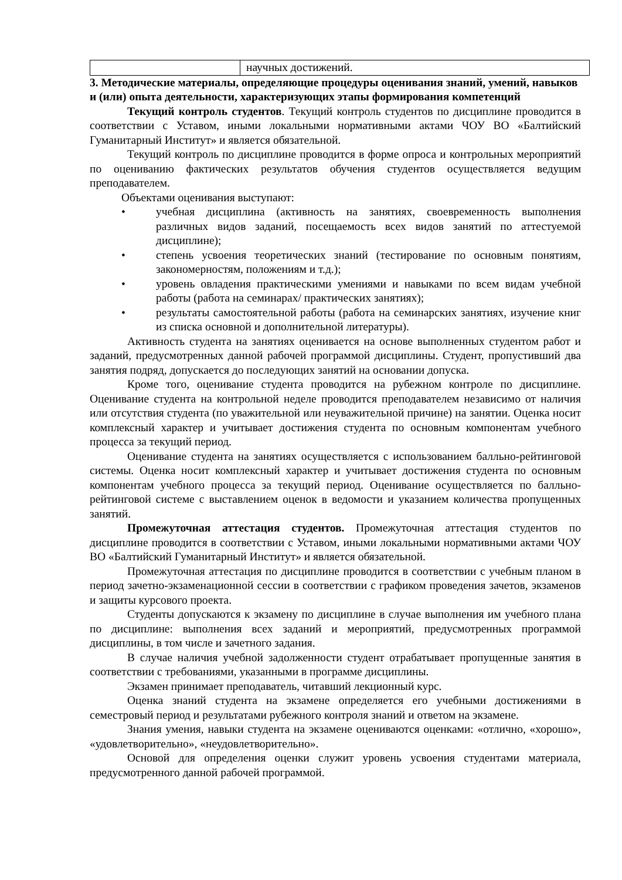| | научных достижений. |
3. Методические материалы, определяющие процедуры оценивания знаний, умений, навыков и (или) опыта деятельности, характеризующих этапы формирования компетенций
Текущий контроль студентов. Текущий контроль студентов по дисциплине проводится в соответствии с Уставом, иными локальными нормативными актами ЧОУ ВО «Балтийский Гуманитарный Институт» и является обязательной.
Текущий контроль по дисциплине проводится в форме опроса и контрольных мероприятий по оцениванию фактических результатов обучения студентов осуществляется ведущим преподавателем.
Объектами оценивания выступают:
• учебная дисциплина (активность на занятиях, своевременность выполнения различных видов заданий, посещаемость всех видов занятий по аттестуемой дисциплине);
• степень усвоения теоретических знаний (тестирование по основным понятиям, закономерностям, положениям и т.д.);
• уровень овладения практическими умениями и навыками по всем видам учебной работы (работа на семинарах/ практических занятиях);
• результаты самостоятельной работы (работа на семинарских занятиях, изучение книг из списка основной и дополнительной литературы).
Активность студента на занятиях оценивается на основе выполненных студентом работ и заданий, предусмотренных данной рабочей программой дисциплины. Студент, пропустивший два занятия подряд, допускается до последующих занятий на основании допуска.
Кроме того, оценивание студента проводится на рубежном контроле по дисциплине. Оценивание студента на контрольной неделе проводится преподавателем независимо от наличия или отсутствия студента (по уважительной или неуважительной причине) на занятии. Оценка носит комплексный характер и учитывает достижения студента по основным компонентам учебного процесса за текущий период.
Оценивание студента на занятиях осуществляется с использованием балльно-рейтинговой системы. Оценка носит комплексный характер и учитывает достижения студента по основным компонентам учебного процесса за текущий период. Оценивание осуществляется по балльно-рейтинговой системе с выставлением оценок в ведомости и указанием количества пропущенных занятий.
Промежуточная аттестация студентов. Промежуточная аттестация студентов по дисциплине проводится в соответствии с Уставом, иными локальными нормативными актами ЧОУ ВО «Балтийский Гуманитарный Институт» и является обязательной.
Промежуточная аттестация по дисциплине проводится в соответствии с учебным планом в период зачетно-экзаменационной сессии в соответствии с графиком проведения зачетов, экзаменов и защиты курсового проекта.
Студенты допускаются к экзамену по дисциплине в случае выполнения им учебного плана по дисциплине: выполнения всех заданий и мероприятий, предусмотренных программой дисциплины, в том числе и зачетного задания.
В случае наличия учебной задолженности студент отрабатывает пропущенные занятия в соответствии с требованиями, указанными в программе дисциплины.
Экзамен принимает преподаватель, читавший лекционный курс.
Оценка знаний студента на экзамене определяется его учебными достижениями в семестровый период и результатами рубежного контроля знаний и ответом на экзамене.
Знания умения, навыки студента на экзамене оцениваются оценками: «отлично, «хорошо», «удовлетворительно», «неудовлетворительно».
Основой для определения оценки служит уровень усвоения студентами материала, предусмотренного данной рабочей программой.